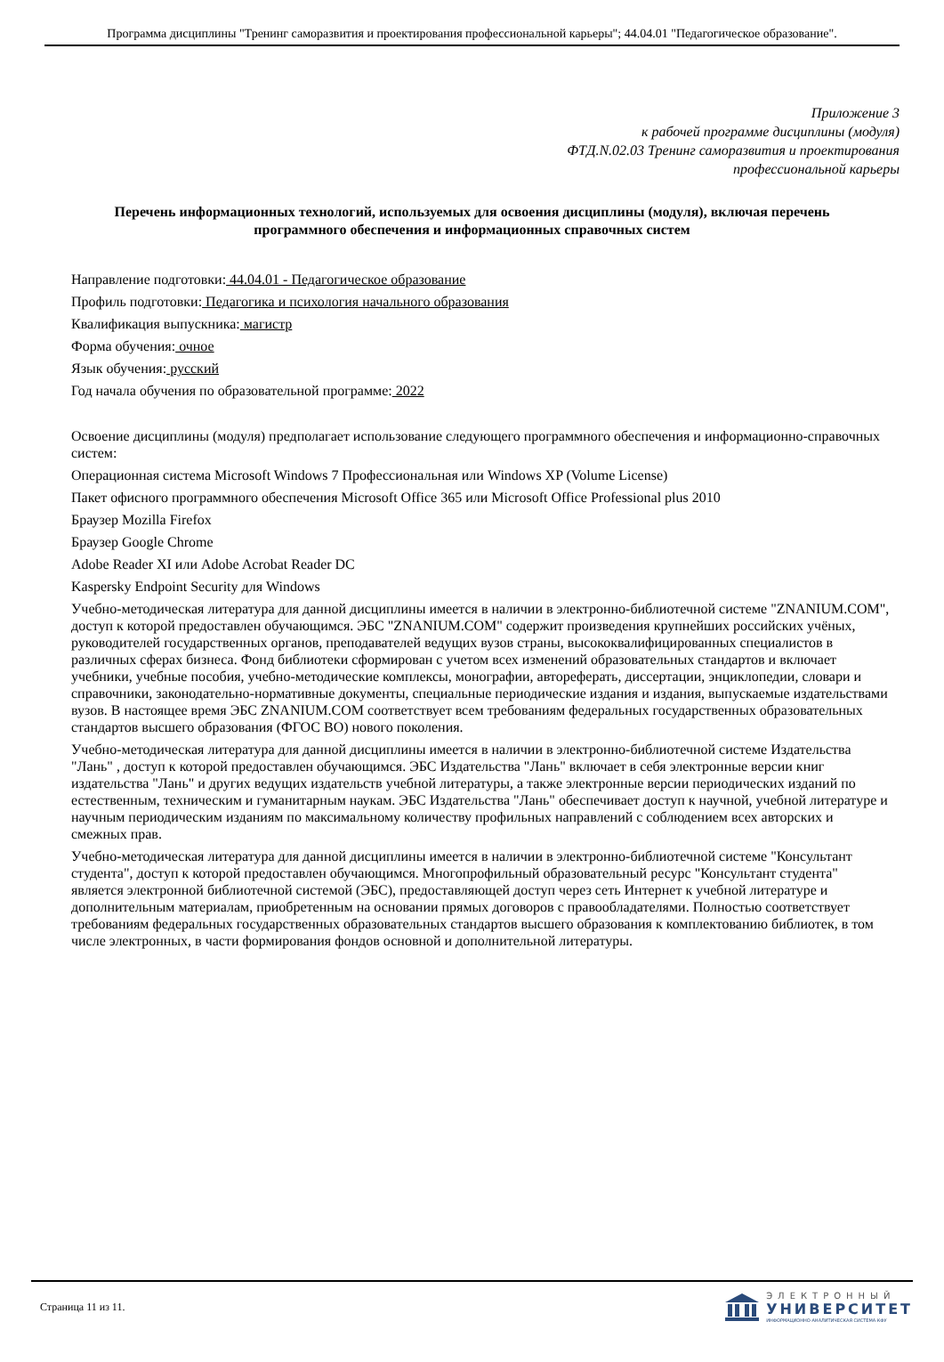Программа дисциплины "Тренинг саморазвития и проектирования профессиональной карьеры"; 44.04.01 "Педагогическое образование".
Приложение 3
к рабочей программе дисциплины (модуля)
ФТД.N.02.03 Тренинг саморазвития и проектирования
профессиональной карьеры
Перечень информационных технологий, используемых для освоения дисциплины (модуля), включая перечень программного обеспечения и информационных справочных систем
Направление подготовки: 44.04.01 - Педагогическое образование
Профиль подготовки: Педагогика и психология начального образования
Квалификация выпускника: магистр
Форма обучения: очное
Язык обучения: русский
Год начала обучения по образовательной программе: 2022
Освоение дисциплины (модуля) предполагает использование следующего программного обеспечения и информационно-справочных систем:
Операционная система Microsoft Windows 7 Профессиональная или Windows XP (Volume License)
Пакет офисного программного обеспечения Microsoft Office 365 или Microsoft Office Professional plus 2010
Браузер Mozilla Firefox
Браузер Google Chrome
Adobe Reader XI или Adobe Acrobat Reader DC
Kaspersky Endpoint Security для Windows
Учебно-методическая литература для данной дисциплины имеется в наличии в электронно-библиотечной системе "ZNANIUM.COM", доступ к которой предоставлен обучающимся. ЭБС "ZNANIUM.COM" содержит произведения крупнейших российских учёных, руководителей государственных органов, преподавателей ведущих вузов страны, высококвалифицированных специалистов в различных сферах бизнеса. Фонд библиотеки сформирован с учетом всех изменений образовательных стандартов и включает учебники, учебные пособия, учебно-методические комплексы, монографии, автореферать, диссертации, энциклопедии, словари и справочники, законодательно-нормативные документы, специальные периодические издания и издания, выпускаемые издательствами вузов. В настоящее время ЭБС ZNANIUM.COM соответствует всем требованиям федеральных государственных образовательных стандартов высшего образования (ФГОС ВО) нового поколения.
Учебно-методическая литература для данной дисциплины имеется в наличии в электронно-библиотечной системе Издательства "Лань" , доступ к которой предоставлен обучающимся. ЭБС Издательства "Лань" включает в себя электронные версии книг издательства "Лань" и других ведущих издательств учебной литературы, а также электронные версии периодических изданий по естественным, техническим и гуманитарным наукам. ЭБС Издательства "Лань" обеспечивает доступ к научной, учебной литературе и научным периодическим изданиям по максимальному количеству профильных направлений с соблюдением всех авторских и смежных прав.
Учебно-методическая литература для данной дисциплины имеется в наличии в электронно-библиотечной системе "Консультант студента", доступ к которой предоставлен обучающимся. Многопрофильный образовательный ресурс "Консультант студента" является электронной библиотечной системой (ЭБС), предоставляющей доступ через сеть Интернет к учебной литературе и дополнительным материалам, приобретенным на основании прямых договоров с правообладателями. Полностью соответствует требованиям федеральных государственных образовательных стандартов высшего образования к комплектованию библиотек, в том числе электронных, в части формирования фондов основной и дополнительной литературы.
Страница 11 из 11.
ЭЛЕКТРОННЫЙ
УНИВЕРСИТЕТ
ИНФОРМАЦИОННО-АНАЛИТИЧЕСКАЯ СИСТЕМА КФУ